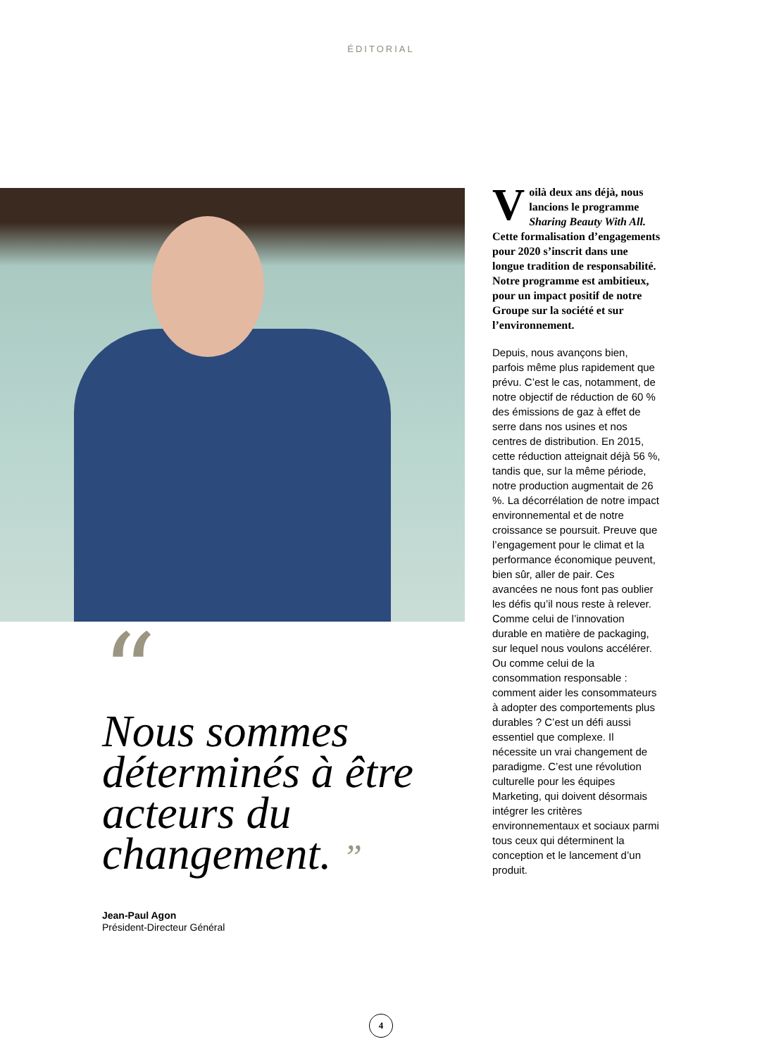ÉDITORIAL
Voilà deux ans déjà, nous lancions le programme Sharing Beauty With All. Cette formalisation d’engagements pour 2020 s’inscrit dans une longue tradition de responsabilité. Notre programme est ambitieux, pour un impact positif de notre Groupe sur la société et sur l’environnement.
Depuis, nous avançons bien, parfois même plus rapidement que prévu. C’est le cas, notamment, de notre objectif de réduction de 60 % des émissions de gaz à effet de serre dans nos usines et nos centres de distribution. En 2015, cette réduction atteignait déjà 56 %, tandis que, sur la même période, notre production augmentait de 26 %. La décorrélation de notre impact environnemental et de notre croissance se poursuit. Preuve que l’engagement pour le climat et la performance économique peuvent, bien sûr, aller de pair. Ces avancées ne nous font pas oublier les défis qu’il nous reste à relever. Comme celui de l’innovation durable en matière de packaging, sur lequel nous voulons accélérer. Ou comme celui de la consommation responsable : comment aider les consommateurs à adopter des comportements plus durables ? C’est un défi aussi essentiel que complexe. Il nécessite un vrai changement de paradigme. C’est une révolution culturelle pour les équipes Marketing, qui doivent désormais intégrer les critères environnementaux et sociaux parmi tous ceux qui déterminent la conception et le lancement d’un produit.
“
Nous sommes déterminés à être acteurs du changement. ”
Jean-Paul Agon
Président-Directeur Général
4